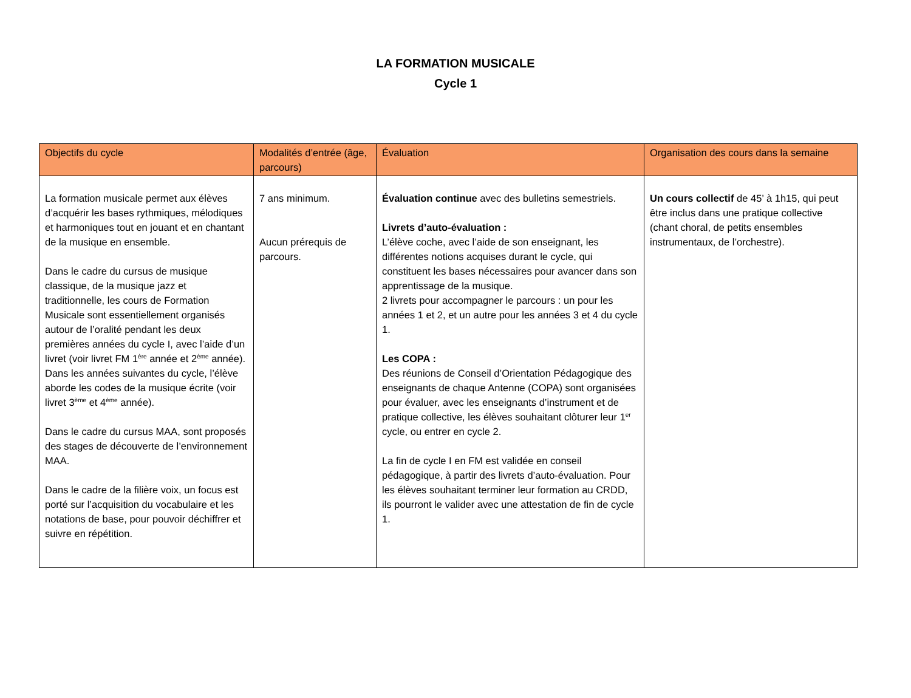LA FORMATION MUSICALE
Cycle 1
| Objectifs du cycle | Modalités d’entrée (âge, parcours) | Évaluation | Organisation des cours dans la semaine |
| --- | --- | --- | --- |
| La formation musicale permet aux élèves d’acquérir les bases rythmiques, mélodiques et harmoniques tout en jouant et en chantant de la musique en ensemble. Dans le cadre du cursus de musique classique, de la musique jazz et traditionnelle, les cours de Formation Musicale sont essentiellement organisés autour de l’oralité pendant les deux premières années du cycle I, avec l’aide d’un livret (voir livret FM 1<sup>ère</sup> année et 2<sup>ème</sup> année). Dans les années suivantes du cycle, l’élève aborde les codes de la musique écrite (voir livret 3<sup>ème</sup> et 4<sup>ème</sup> année). Dans le cadre du cursus MAA, sont proposés des stages de découverte de l’environnement MAA. Dans le cadre de la filière voix, un focus est porté sur l’acquisition du vocabulaire et les notations de base, pour pouvoir déchiffrer et suivre en répétition. | 7 ans minimum. Aucun prérequis de parcours. | Évaluation continue avec des bulletins semestriels. Livrets d’auto-évaluation : L’élève coche, avec l’aide de son enseignant, les différentes notions acquises durant le cycle, qui constituent les bases nécessaires pour avancer dans son apprentissage de la musique. 2 livrets pour accompagner le parcours : un pour les années 1 et 2, et un autre pour les années 3 et 4 du cycle 1. Les COPA : Des réunions de Conseil d’Orientation Pédagogique des enseignants de chaque Antenne (COPA) sont organisées pour évaluer, avec les enseignants d’instrument et de pratique collective, les élèves souhaitant clôturer leur 1<sup>er</sup> cycle, ou entrer en cycle 2. La fin de cycle I en FM est validée en conseil pédagogique, à partir des livrets d’auto-évaluation. Pour les élèves souhaitant terminer leur formation au CRDD, ils pourront le valider avec une attestation de fin de cycle 1. | Un cours collectif de 45’ à 1h15, qui peut être inclus dans une pratique collective (chant choral, de petits ensembles instrumentaux, de l’orchestre). |